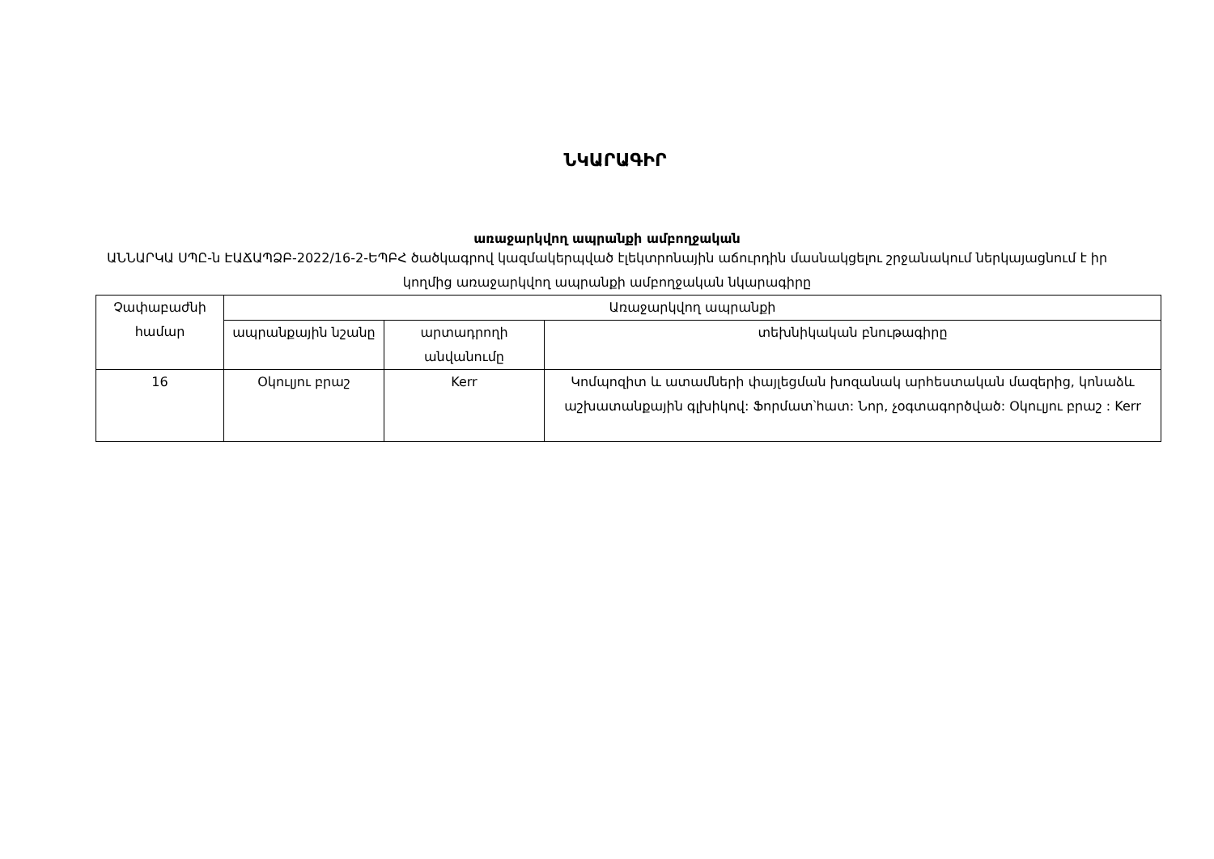ՆԿԱՐԱԳԻՐ
առաջարկվող ապրանքի ամբողջական
ԱՆՆԱՐԿԱ ՍՊԸ-ն ԷԱՃԱՊՁԲ-2022/16-2-ԵՊԲՀ ծածկագրով կազմակերպված էլեկտրոնային աճուրդին մասնակցելու շրջանակում ներկայացնում է իր կողմից առաջարկվող ապրանքի ամբողջական նկարագիրը
| Չափաբաժնի համար | Առաջարկվող ապրանքի | | |
| --- | --- | --- | --- |
| | ապրանքային նշանը | արտադրողի անվանումը | տեխնիկական բնութագիրը |
| 16 | Օկուլյու բրաշ | Kerr | Կոմպոզիտ և ատամների փայլեցման խոզանակ արհեստական մազերից, կոնաձև աշխատանքային գլխիկով: Ֆորմատ՝հատ: Նոր, չօգտագործված: Օկուլյու բրաշ : Kerr |